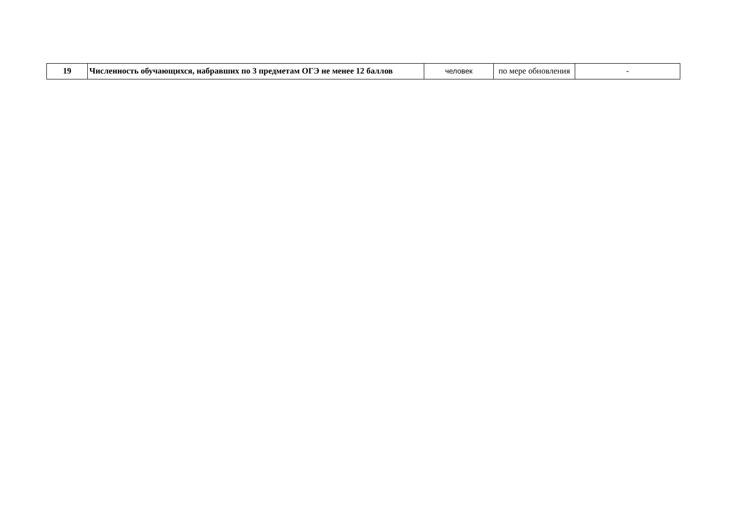| 19 | Численность обучающихся, набравших по 3 предметам ОГЭ не менее 12 баллов | человек | по мере обновления | - |